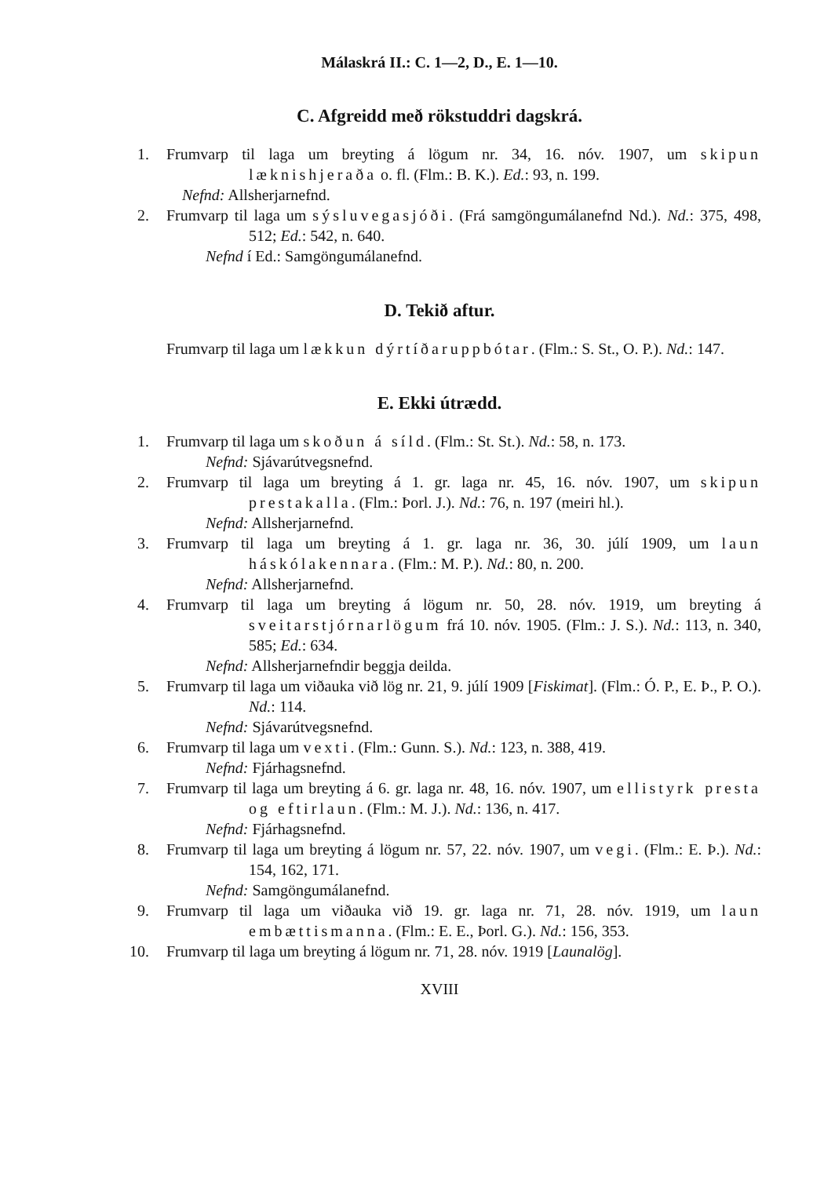Málaskrá II.: C. 1—2, D., E. 1—10.
C. Afgreidd með rökstuddri dagskrá.
1. Frumvarp til laga um breyting á lögum nr. 34, 16. nóv. 1907, um skipun læknishjeraða o. fl. (Flm.: B. K.). Ed.: 93, n. 199.
Nefnd: Allsherjarnefnd.
2. Frumvarp til laga um sýsluvegasjóði. (Frá samgöngumálanefnd Nd.). Nd.: 375, 498, 512; Ed.: 542, n. 640.
Nefnd í Ed.: Samgöngumálanefnd.
D. Tekið aftur.
Frumvarp til laga um lækkun dýrtíðaruppbótar. (Flm.: S. St., O. P.). Nd.: 147.
E. Ekki útrædd.
1. Frumvarp til laga um skoðun á síld. (Flm.: St. St.). Nd.: 58, n. 173.
Nefnd: Sjávarútvegsnefnd.
2. Frumvarp til laga um breyting á 1. gr. laga nr. 45, 16. nóv. 1907, um skipun prestakalla. (Flm.: Þorl. J.). Nd.: 76, n. 197 (meiri hl.).
Nefnd: Allsherjarnefnd.
3. Frumvarp til laga um breyting á 1. gr. laga nr. 36, 30. júlí 1909, um laun háskólakennara. (Flm.: M. P.). Nd.: 80, n. 200.
Nefnd: Allsherjarnefnd.
4. Frumvarp til laga um breyting á lögum nr. 50, 28. nóv. 1919, um breyting á sveitarstjórnarlögum frá 10. nóv. 1905. (Flm.: J. S.). Nd.: 113, n. 340, 585; Ed.: 634.
Nefnd: Allsherjarnefndir beggja deilda.
5. Frumvarp til laga um viðauka við lög nr. 21, 9. júlí 1909 [Fiskimat]. (Flm.: Ó. P., E. Þ., P. O.). Nd.: 114.
Nefnd: Sjávarútvegsnefnd.
6. Frumvarp til laga um vexti. (Flm.: Gunn. S.). Nd.: 123, n. 388, 419.
Nefnd: Fjárhagsnefnd.
7. Frumvarp til laga um breyting á 6. gr. laga nr. 48, 16. nóv. 1907, um ellistyrk presta og eftirlaun. (Flm.: M. J.). Nd.: 136, n. 417.
Nefnd: Fjárhagsnefnd.
8. Frumvarp til laga um breyting á lögum nr. 57, 22. nóv. 1907, um vegi. (Flm.: E. Þ.). Nd.: 154, 162, 171.
Nefnd: Samgöngumálanefnd.
9. Frumvarp til laga um viðauka við 19. gr. laga nr. 71, 28. nóv. 1919, um laun embættismanna. (Flm.: E. E., Þorl. G.). Nd.: 156, 353.
10. Frumvarp til laga um breyting á lögum nr. 71, 28. nóv. 1919 [Launalög].
XVIII